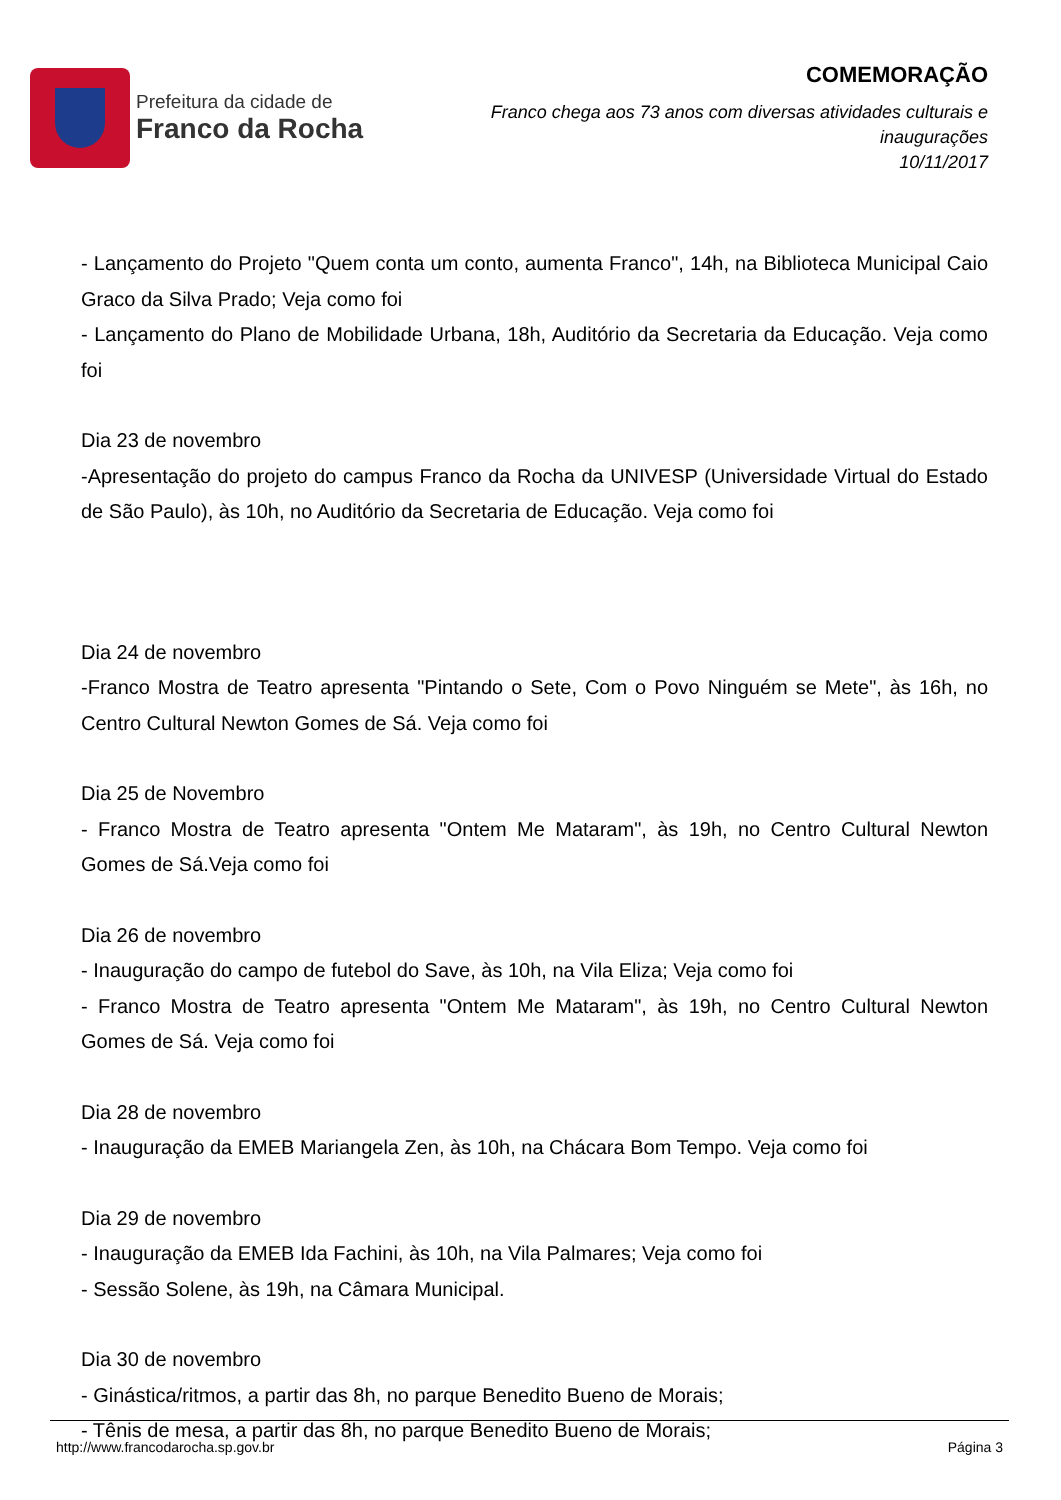Prefeitura da cidade de
Franco da Rocha
COMEMORAÇÃO
Franco chega aos 73 anos com diversas atividades culturais e inaugurações
10/11/2017
- Lançamento do Projeto "Quem conta um conto, aumenta Franco", 14h, na Biblioteca Municipal Caio Graco da Silva Prado; Veja como foi
- Lançamento do Plano de Mobilidade Urbana, 18h, Auditório da Secretaria da Educação. Veja como foi
Dia 23 de novembro
-Apresentação do projeto do campus Franco da Rocha da UNIVESP (Universidade Virtual do Estado de São Paulo), às 10h, no Auditório da Secretaria de Educação. Veja como foi
Dia 24 de novembro
-Franco Mostra de Teatro apresenta "Pintando o Sete, Com o Povo Ninguém se Mete", às 16h, no Centro Cultural Newton Gomes de Sá. Veja como foi
Dia 25 de Novembro
- Franco Mostra de Teatro apresenta "Ontem Me Mataram", às 19h, no Centro Cultural Newton Gomes de Sá.Veja como foi
Dia 26 de novembro
- Inauguração do campo de futebol do Save, às 10h, na Vila Eliza; Veja como foi
- Franco Mostra de Teatro apresenta "Ontem Me Mataram", às 19h, no Centro Cultural Newton Gomes de Sá. Veja como foi
Dia 28 de novembro
- Inauguração da EMEB Mariangela Zen, às 10h, na Chácara Bom Tempo. Veja como foi
Dia 29 de novembro
- Inauguração da EMEB Ida Fachini, às 10h, na Vila Palmares; Veja como foi
- Sessão Solene, às 19h, na Câmara Municipal.
Dia 30 de novembro
- Ginástica/ritmos, a partir das 8h, no parque Benedito Bueno de Morais;
- Tênis de mesa, a partir das 8h, no parque Benedito Bueno de Morais;
http://www.francodarocha.sp.gov.br Página 3